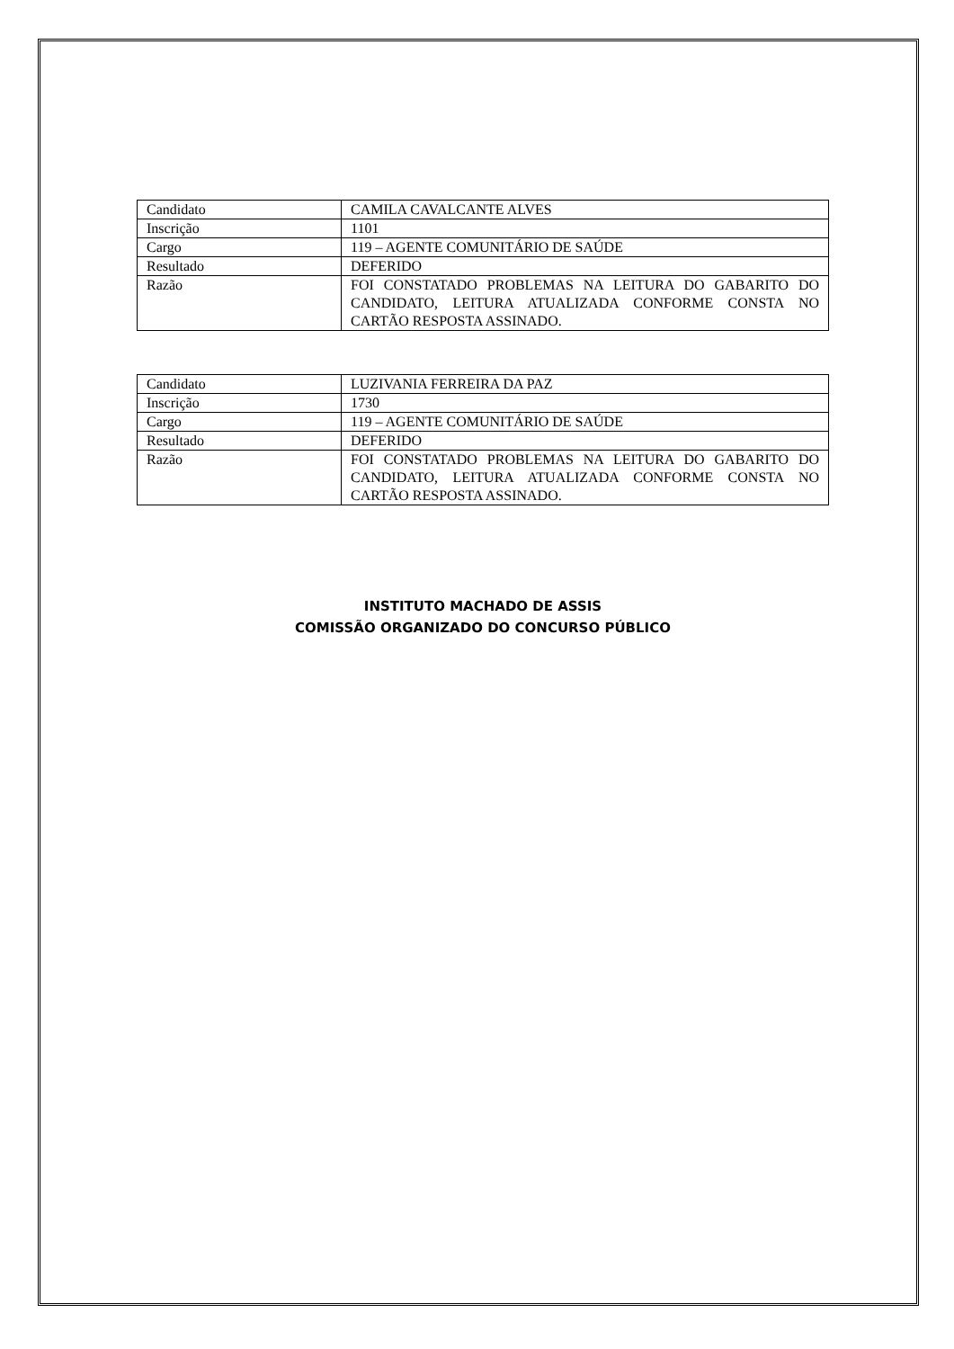| Candidato | CAMILA CAVALCANTE ALVES |
| Inscrição | 1101 |
| Cargo | 119 – AGENTE COMUNITÁRIO DE SAÚDE |
| Resultado | DEFERIDO |
| Razão | FOI CONSTATADO PROBLEMAS NA LEITURA DO GABARITO DO CANDIDATO, LEITURA ATUALIZADA CONFORME CONSTA NO CARTÃO RESPOSTA ASSINADO. |
| Candidato | LUZIVANIA FERREIRA DA PAZ |
| Inscrição | 1730 |
| Cargo | 119 – AGENTE COMUNITÁRIO DE SAÚDE |
| Resultado | DEFERIDO |
| Razão | FOI CONSTATADO PROBLEMAS NA LEITURA DO GABARITO DO CANDIDATO, LEITURA ATUALIZADA CONFORME CONSTA NO CARTÃO RESPOSTA ASSINADO. |
INSTITUTO MACHADO DE ASSIS
COMISSÃO ORGANIZADO DO CONCURSO PÚBLICO